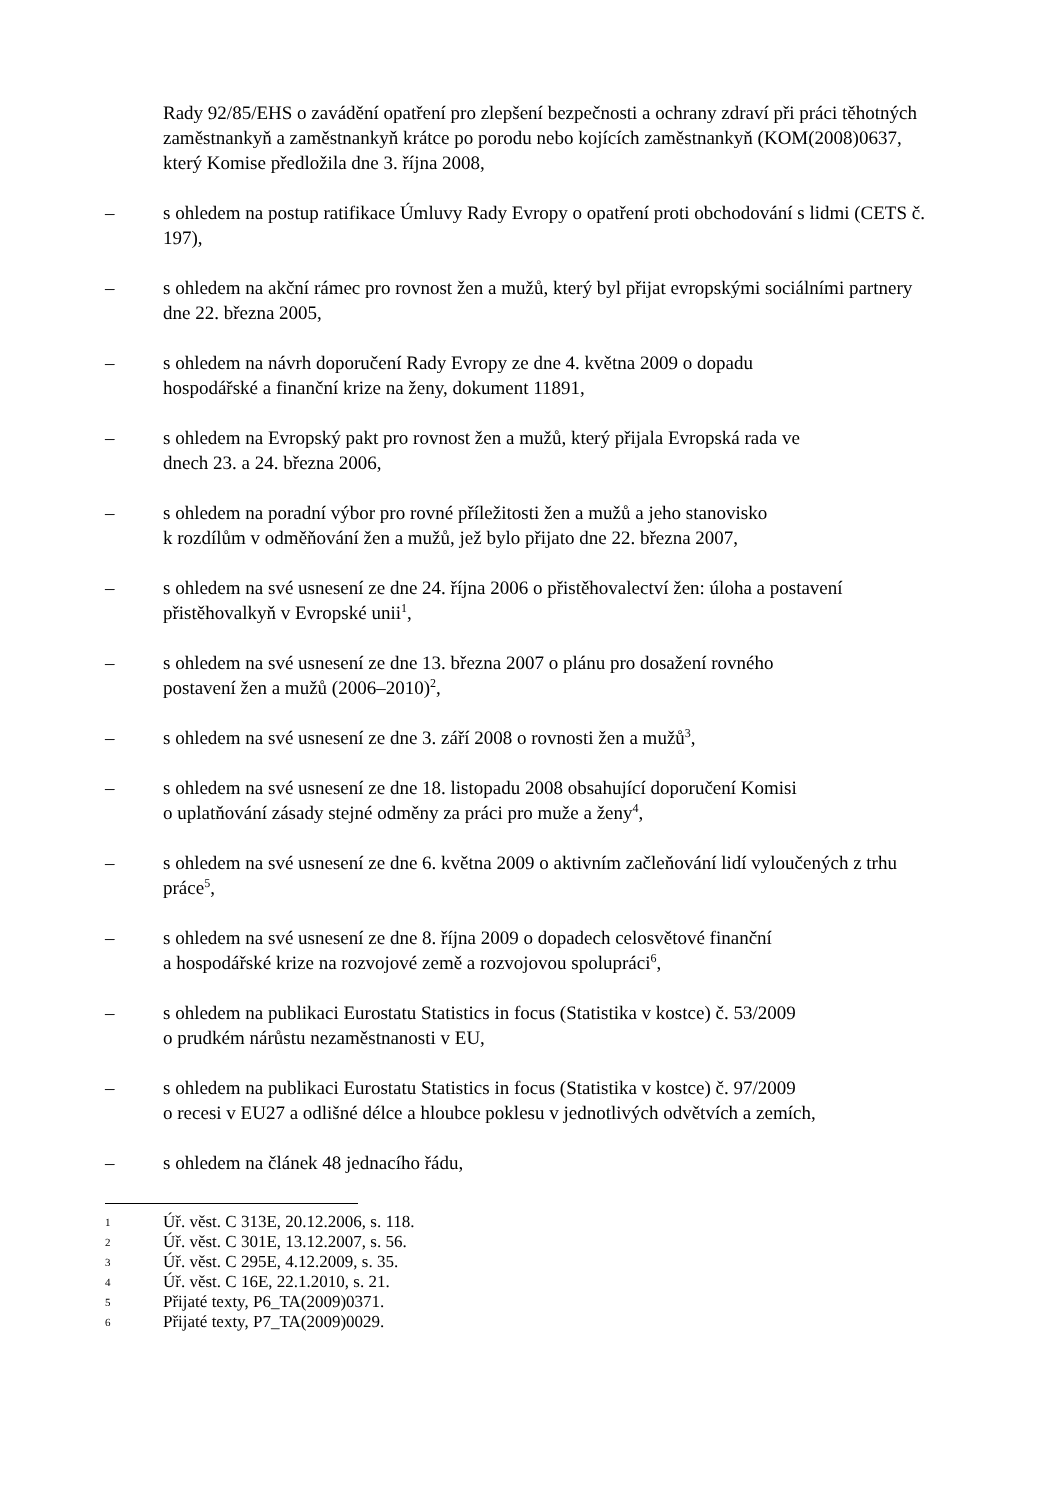Rady 92/85/EHS o zavádění opatření pro zlepšení bezpečnosti a ochrany zdraví při práci těhotných zaměstnankyň a zaměstnankyň krátce po porodu nebo kojících zaměstnankyň (KOM(2008)0637, který Komise předložila dne 3. října 2008,
– s ohledem na postup ratifikace Úmluvy Rady Evropy o opatření proti obchodování s lidmi (CETS č. 197),
– s ohledem na akční rámec pro rovnost žen a mužů, který byl přijat evropskými sociálními partnery dne 22. března 2005,
– s ohledem na návrh doporučení Rady Evropy ze dne 4. května 2009 o dopadu
hospodářské a finanční krize na ženy, dokument 11891,
– s ohledem na Evropský pakt pro rovnost žen a mužů, který přijala Evropská rada ve
dnech 23. a 24. března 2006,
– s ohledem na poradní výbor pro rovné příležitosti žen a mužů a jeho stanovisko
k rozdílům v odměňování žen a mužů, jež bylo přijato dne 22. března 2007,
– s ohledem na své usnesení ze dne 24. října 2006 o přistěhovalectví žen: úloha a postavení přistěhovalkyň v Evropské unii<sup>1</sup>,
– s ohledem na své usnesení ze dne 13. března 2007 o plánu pro dosažení rovného
postavení žen a mužů (2006–2010)<sup>2</sup>,
– s ohledem na své usnesení ze dne 3. září 2008 o rovnosti žen a mužů<sup>3</sup>,
– s ohledem na své usnesení ze dne 18. listopadu 2008 obsahující doporučení Komisi
o uplatňování zásady stejné odměny za práci pro muže a ženy<sup>4</sup>,
– s ohledem na své usnesení ze dne 6. května 2009 o aktivním začleňování lidí vyloučených z trhu práce<sup>5</sup>,
– s ohledem na své usnesení ze dne 8. října 2009 o dopadech celosvětové finanční
a hospodářské krize na rozvojové země a rozvojovou spolupráci<sup>6</sup>,
– s ohledem na publikaci Eurostatu Statistics in focus (Statistika v kostce) č. 53/2009
o prudkém nárůstu nezaměstnanosti v EU,
– s ohledem na publikaci Eurostatu Statistics in focus (Statistika v kostce) č. 97/2009
o recesi v EU27 a odlišné délce a hloubce poklesu v jednotlivých odvětvích a zemích,
– s ohledem na článek 48 jednacího řádu,
1
Úř. věst. C 313E, 20.12.2006, s. 118.
2
Úř. věst. C 301E, 13.12.2007, s. 56.
3
Úř. věst. C 295E, 4.12.2009, s. 35.
4
Úř. věst. C 16E, 22.1.2010, s. 21.
5
Přijaté texty, P6_TA(2009)0371.
6
Přijaté texty, P7_TA(2009)0029.